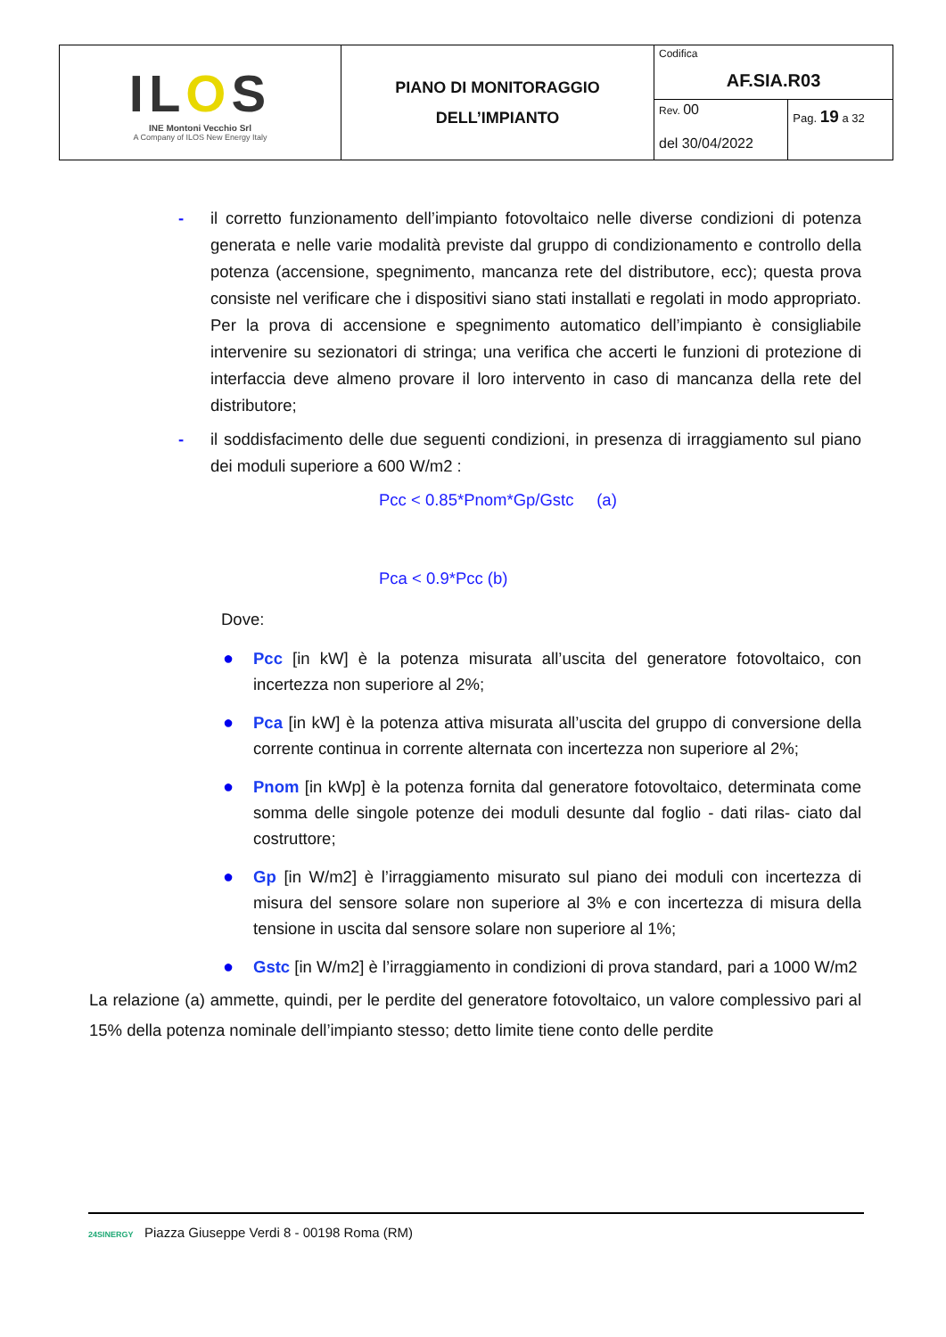| IL O S INE Montoni Vecchio Srl A Company of ILOS New Energy Italy | PIANO DI MONITORAGGIO DELL’IMPIANTO | Codifica AF.SIA.R03 | |
| | | Rev. 00 del 30/04/2022 | Pag. 19 a 32 |
- il corretto funzionamento dell’impianto fotovoltaico nelle diverse condizioni di potenza generata e nelle varie modalità previste dal gruppo di condizionamento e controllo della potenza (accensione, spegnimento, mancanza rete del distributore, ecc); questa prova consiste nel verificare che i dispositivi siano stati installati e regolati in modo appropriato. Per la prova di accensione e spegnimento automatico dell’impianto è consigliabile intervenire su sezionatori di stringa; una verifica che accerti le funzioni di protezione di interfaccia deve almeno provare il loro intervento in caso di mancanza della rete del distributore;
- il soddisfacimento delle due seguenti condizioni, in presenza di irraggiamento sul piano dei moduli superiore a 600 W/m2 :
Pcc < 0.85*Pnom*Gp/Gstc (a)
Pca < 0.9*Pcc (b)
Dove:
● Pcc [in kW] è la potenza misurata all’uscita del generatore fotovoltaico, con incertezza non superiore al 2%;
● Pca [in kW] è la potenza attiva misurata all’uscita del gruppo di conversione della corrente continua in corrente alternata con incertezza non superiore al 2%;
● Pnom [in kWp] è la potenza fornita dal generatore fotovoltaico, determinata come somma delle singole potenze dei moduli desunte dal foglio - dati rilas- ciato dal costruttore;
● Gp [in W/m2] è l’irraggiamento misurato sul piano dei moduli con incertezza di misura del sensore solare non superiore al 3% e con incertezza di misura della tensione in uscita dal sensore solare non superiore al 1%;
● Gstc [in W/m2] è l’irraggiamento in condizioni di prova standard, pari a 1000 W/m2
La relazione (a) ammette, quindi, per le perdite del generatore fotovoltaico, un valore complessivo pari al 15% della potenza nominale dell’impianto stesso; detto limite tiene conto delle perdite
24SINERGY Piazza Giuseppe Verdi 8 - 00198 Roma (RM)